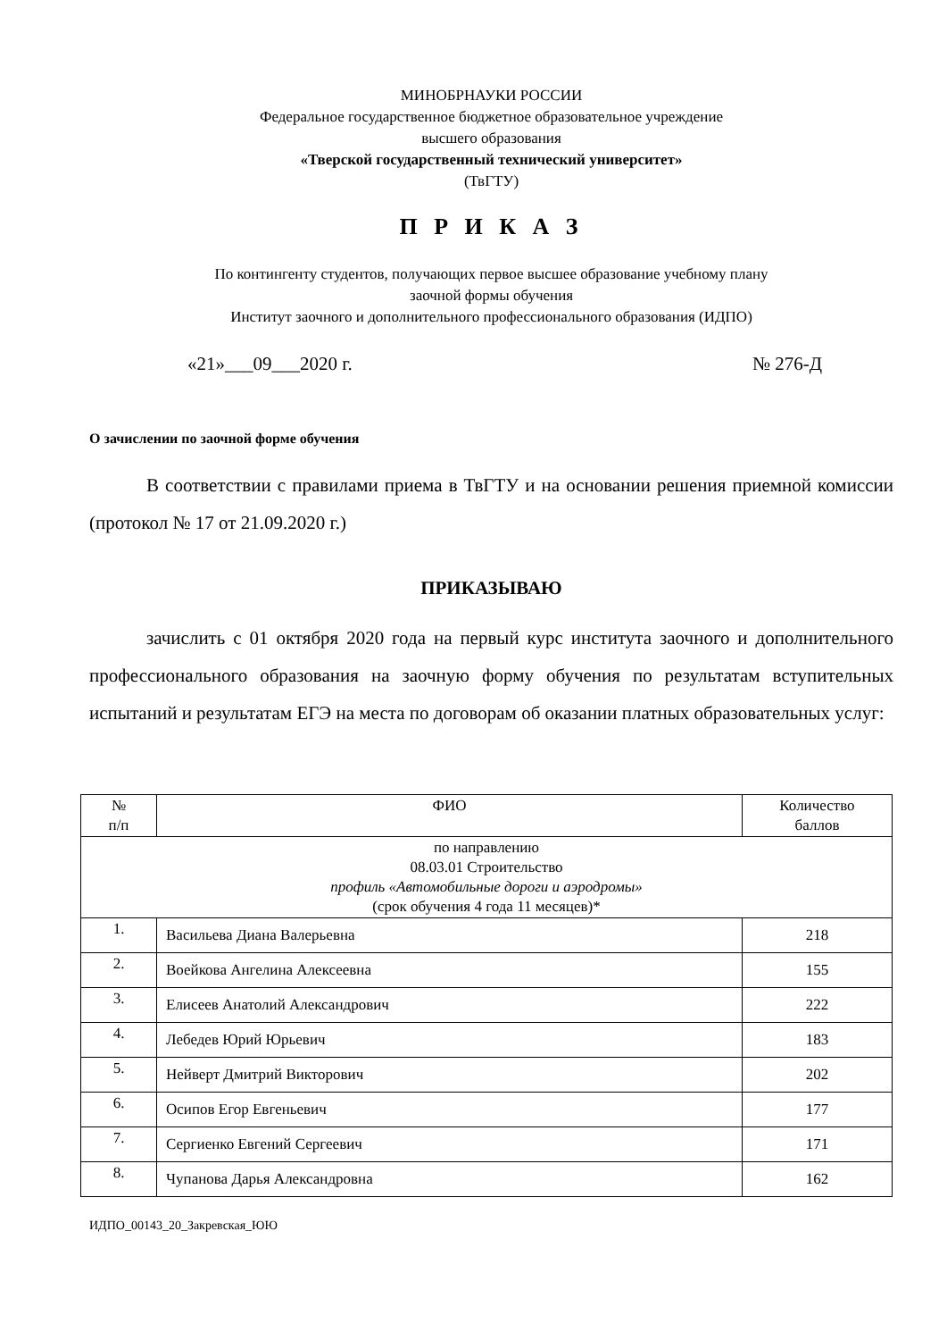МИНОБРНАУКИ РОССИИ
Федеральное государственное бюджетное образовательное учреждение
высшего образования
«Тверской государственный технический университет»
(ТвГТУ)
П Р И К А З
По контингенту студентов, получающих первое высшее образование учебному плану
заочной формы обучения
Институт заочного и дополнительного профессионального образования (ИДПО)
«21»___09___2020 г. № 276-Д
О зачислении по заочной форме обучения
В соответствии с правилами приема в ТвГТУ и на основании решения приемной комиссии (протокол № 17 от 21.09.2020 г.)
ПРИКАЗЫВАЮ
зачислить с 01 октября 2020 года на первый курс института заочного и дополнительного профессионального образования на заочную форму обучения по результатам вступительных испытаний и результатам ЕГЭ на места по договорам об оказании платных образовательных услуг:
| № п/п | ФИО | Количество баллов |
| --- | --- | --- |
| по направлению 08.03.01 Строительство профиль «Автомобильные дороги и аэродромы» (срок обучения 4 года 11 месяцев)* | | |
| 1. | Васильева Диана Валерьевна | 218 |
| 2. | Воейкова Ангелина Алексеевна | 155 |
| 3. | Елисеев Анатолий Александрович | 222 |
| 4. | Лебедев Юрий Юрьевич | 183 |
| 5. | Нейверт Дмитрий Викторович | 202 |
| 6. | Осипов Егор Евгеньевич | 177 |
| 7. | Сергиенко Евгений Сергеевич | 171 |
| 8. | Чупанова Дарья Александровна | 162 |
ИДПО_00143_20_Закревская_ЮЮ